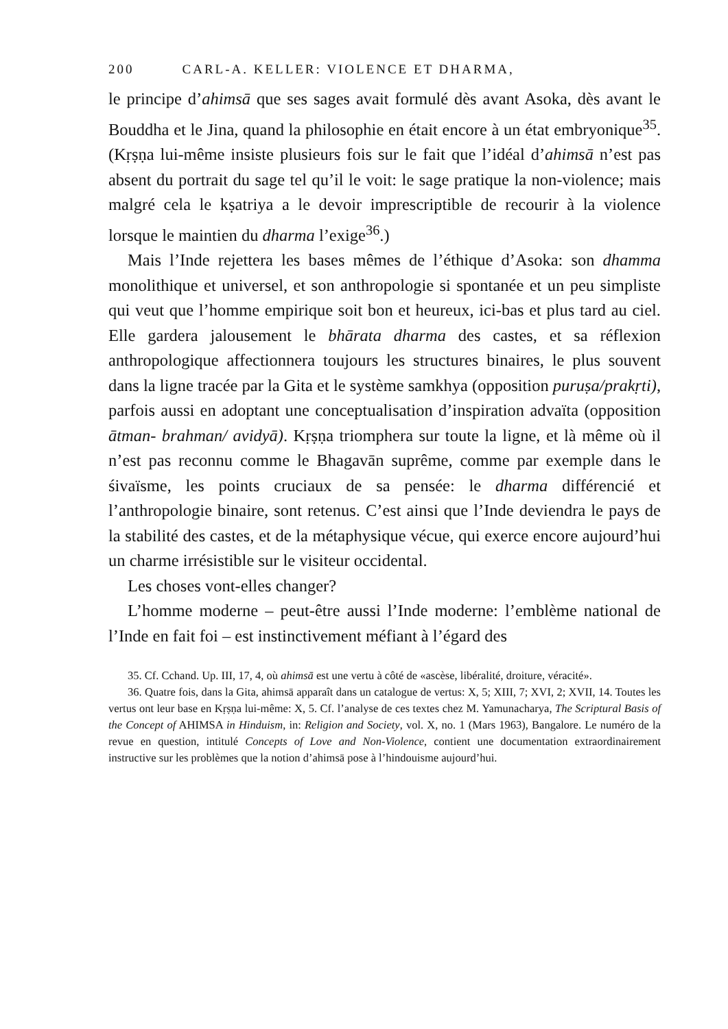200 CARL-A. KELLER: VIOLENCE ET DHARMA,
le principe d’ahimsā que ses sages avait formulé dès avant Asoka, dès avant le Bouddha et le Jina, quand la philosophie en était encore à un état embryonique<sup>35</sup>. (Kṛṣṇa lui-même insiste plusieurs fois sur le fait que l’idéal d’ahimsā n’est pas absent du portrait du sage tel qu’il le voit: le sage pratique la non-violence; mais malgré cela le kṣatriya a le devoir imprescriptible de recourir à la violence lorsque le maintien du dharma l’exige<sup>36</sup>.)
Mais l’Inde rejettera les bases mêmes de l’éthique d’Asoka: son dhamma monolithique et universel, et son anthropologie si spontanée et un peu simpliste qui veut que l’homme empirique soit bon et heureux, ici-bas et plus tard au ciel. Elle gardera jalousement le bhārata dharma des castes, et sa réflexion anthropologique affectionnera toujours les structures binaires, le plus souvent dans la ligne tracée par la Gita et le système samkhya (opposition puruṣa/prakṛti), parfois aussi en adoptant une conceptualisation d’inspiration advaïta (opposition ātman- brahman/ avidyā). Kṛṣṇa triomphera sur toute la ligne, et là même où il n’est pas reconnu comme le Bhagavān suprême, comme par exemple dans le śivaïsme, les points cruciaux de sa pensée: le dharma différencié et l’anthropologie binaire, sont retenus. C’est ainsi que l’Inde deviendra le pays de la stabilité des castes, et de la métaphysique vécue, qui exerce encore aujourd’hui un charme irrésistible sur le visiteur occidental.
Les choses vont-elles changer?
L’homme moderne – peut-être aussi l’Inde moderne: l’emblème national de l’Inde en fait foi – est instinctivement méfiant à l’égard des
35. Cf. Cchand. Up. III, 17, 4, où ahimsā est une vertu à côté de «ascèse, libéralité, droiture, véracité».
36. Quatre fois, dans la Gita, ahimsā apparaît dans un catalogue de vertus: X, 5; XIII, 7; XVI, 2; XVII, 14. Toutes les vertus ont leur base en Kṛṣṇa lui-même: X, 5. Cf. l’analyse de ces textes chez M. Yamunacharya, The Scriptural Basis of the Concept of AHIMSA in Hinduism, in: Religion and Society, vol. X, no. 1 (Mars 1963), Bangalore. Le numéro de la revue en question, intitulé Concepts of Love and Non-Violence, contient une documentation extraordinairement instructive sur les problèmes que la notion d’ahimsā pose à l’hindouisme aujourd’hui.